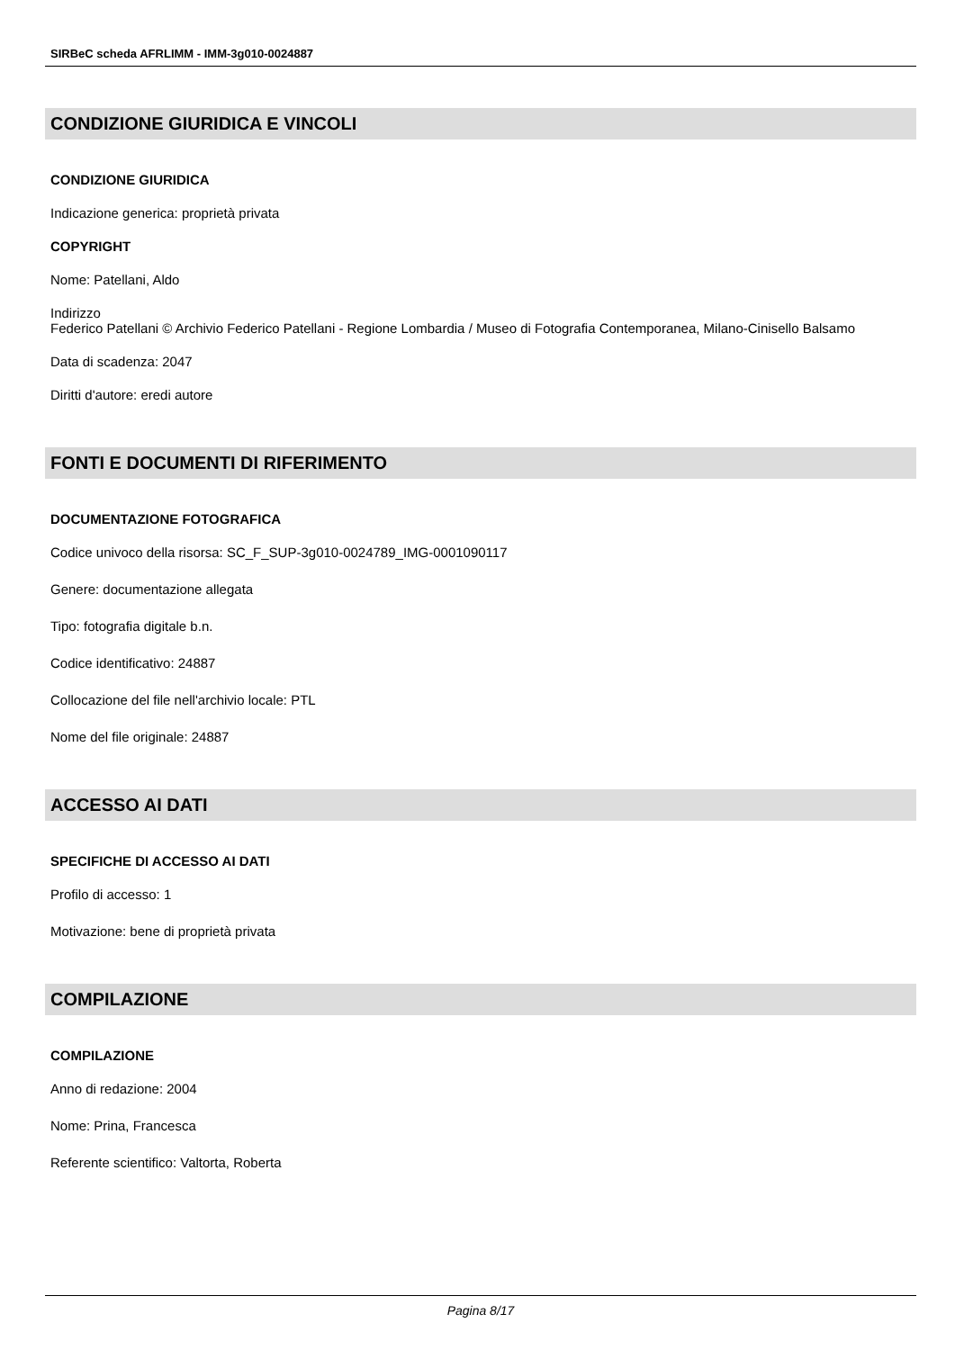SIRBeC scheda AFRLIMM - IMM-3g010-0024887
CONDIZIONE GIURIDICA E VINCOLI
CONDIZIONE GIURIDICA
Indicazione generica: proprietà privata
COPYRIGHT
Nome: Patellani, Aldo
Indirizzo
Federico Patellani © Archivio Federico Patellani - Regione Lombardia / Museo di Fotografia Contemporanea, Milano-Cinisello Balsamo
Data di scadenza: 2047
Diritti d'autore: eredi autore
FONTI E DOCUMENTI DI RIFERIMENTO
DOCUMENTAZIONE FOTOGRAFICA
Codice univoco della risorsa: SC_F_SUP-3g010-0024789_IMG-0001090117
Genere: documentazione allegata
Tipo: fotografia digitale b.n.
Codice identificativo: 24887
Collocazione del file nell'archivio locale: PTL
Nome del file originale: 24887
ACCESSO AI DATI
SPECIFICHE DI ACCESSO AI DATI
Profilo di accesso: 1
Motivazione: bene di proprietà privata
COMPILAZIONE
COMPILAZIONE
Anno di redazione: 2004
Nome: Prina, Francesca
Referente scientifico: Valtorta, Roberta
Pagina 8/17